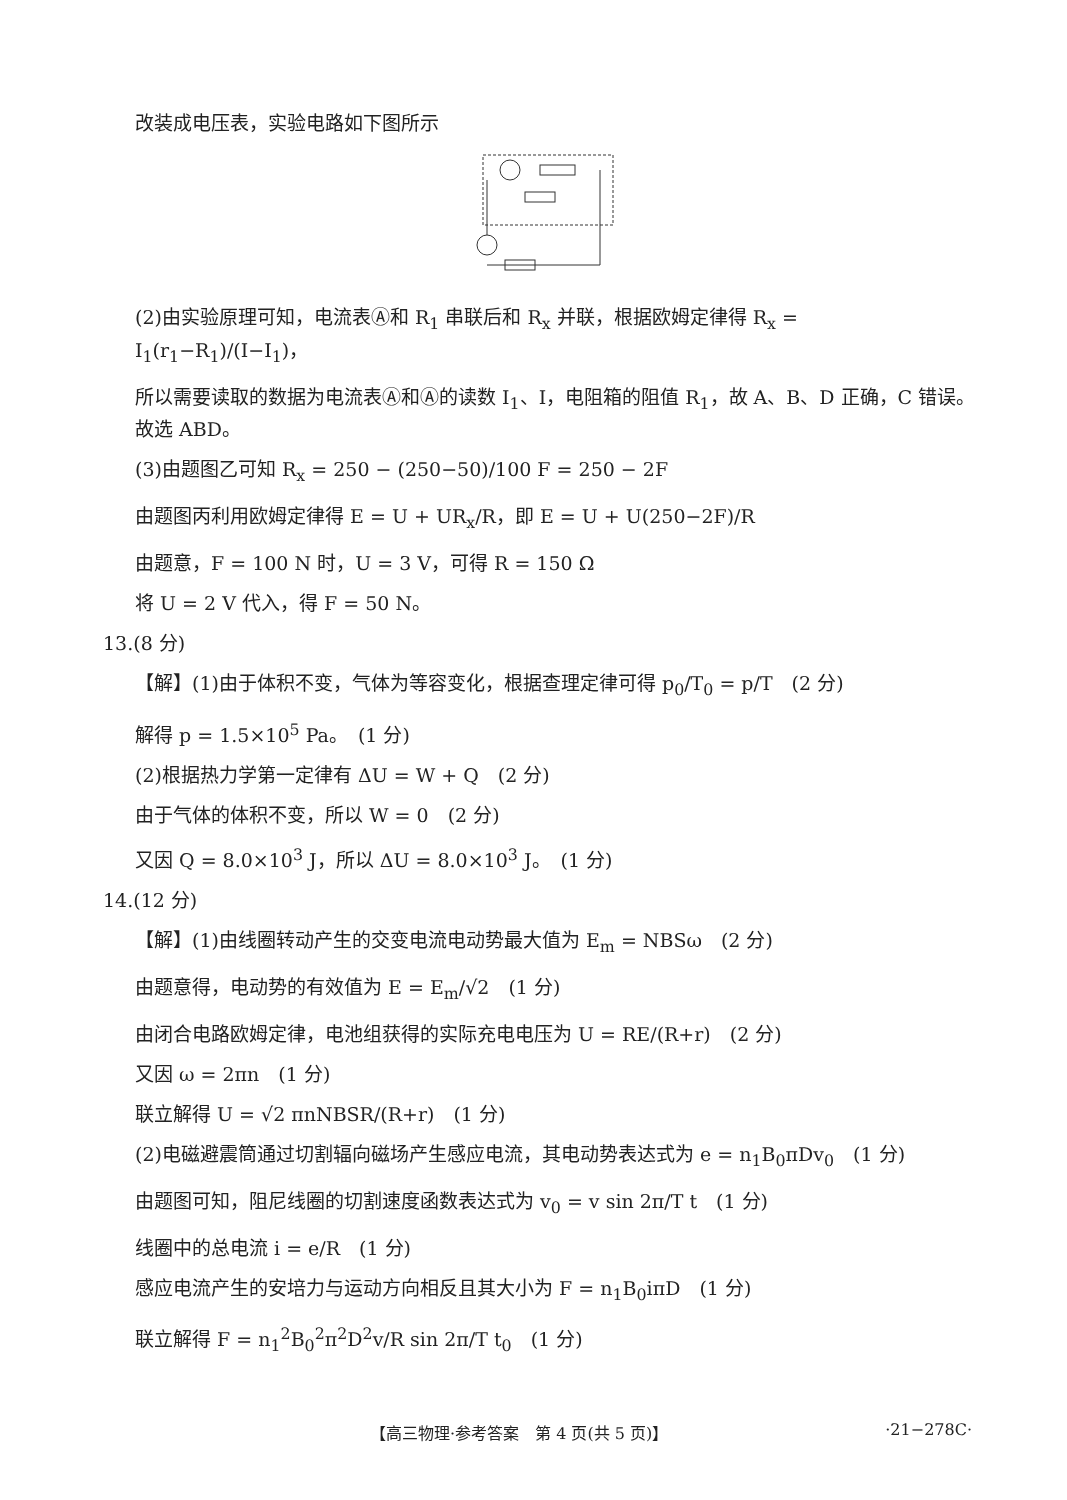改装成电压表，实验电路如下图所示
(2)由实验原理可知，电流表Ⓐ和 R<sub>1</sub> 串联后和 R<sub>x</sub> 并联，根据欧姆定律得 R<sub>x</sub> = I<sub>1</sub>(r<sub>1</sub>−R<sub>1</sub>)/(I−I<sub>1</sub>)，
所以需要读取的数据为电流表Ⓐ和Ⓐ的读数 I<sub>1</sub>、I，电阻箱的阻值 R<sub>1</sub>，故 A、B、D 正确，C 错误。故选 ABD。
(3)由题图乙可知 R<sub>x</sub> = 250 − (250−50)/100 F = 250 − 2F
由题图丙利用欧姆定律得 E = U + UR<sub>x</sub>/R，即 E = U + U(250−2F)/R
由题意，F = 100 N 时，U = 3 V，可得 R = 150 Ω
将 U = 2 V 代入，得 F = 50 N。
13.(8 分)
【解】(1)由于体积不变，气体为等容变化，根据查理定律可得 p<sub>0</sub>/T<sub>0</sub> = p/T　(2 分)
解得 p = 1.5×10<sup>5</sup> Pa。　(1 分)
(2)根据热力学第一定律有 ΔU = W + Q　(2 分)
由于气体的体积不变，所以 W = 0　(2 分)
又因 Q = 8.0×10<sup>3</sup> J，所以 ΔU = 8.0×10<sup>3</sup> J。　(1 分)
14.(12 分)
【解】(1)由线圈转动产生的交变电流电动势最大值为 E<sub>m</sub> = NBSω　(2 分)
由题意得，电动势的有效值为 E = E<sub>m</sub>/√2　(1 分)
由闭合电路欧姆定律，电池组获得的实际充电电压为 U = RE/(R+r)　(2 分)
又因 ω = 2πn　(1 分)
联立解得 U = √2 πnNBSR/(R+r)　(1 分)
(2)电磁避震筒通过切割辐向磁场产生感应电流，其电动势表达式为 e = n<sub>1</sub>B<sub>0</sub>πDv<sub>0</sub>　(1 分)
由题图可知，阻尼线圈的切割速度函数表达式为 v<sub>0</sub> = v sin 2π/T t　(1 分)
线圈中的总电流 i = e/R　(1 分)
感应电流产生的安培力与运动方向相反且其大小为 F = n<sub>1</sub>B<sub>0</sub>iπD　(1 分)
联立解得 F = n<sub>1</sub><sup>2</sup>B<sub>0</sub><sup>2</sup>π<sup>2</sup>D<sup>2</sup>v/R sin 2π/T t<sub>0</sub>　(1 分)
【高三物理·参考答案　第 4 页(共 5 页)】 ·21−278C·